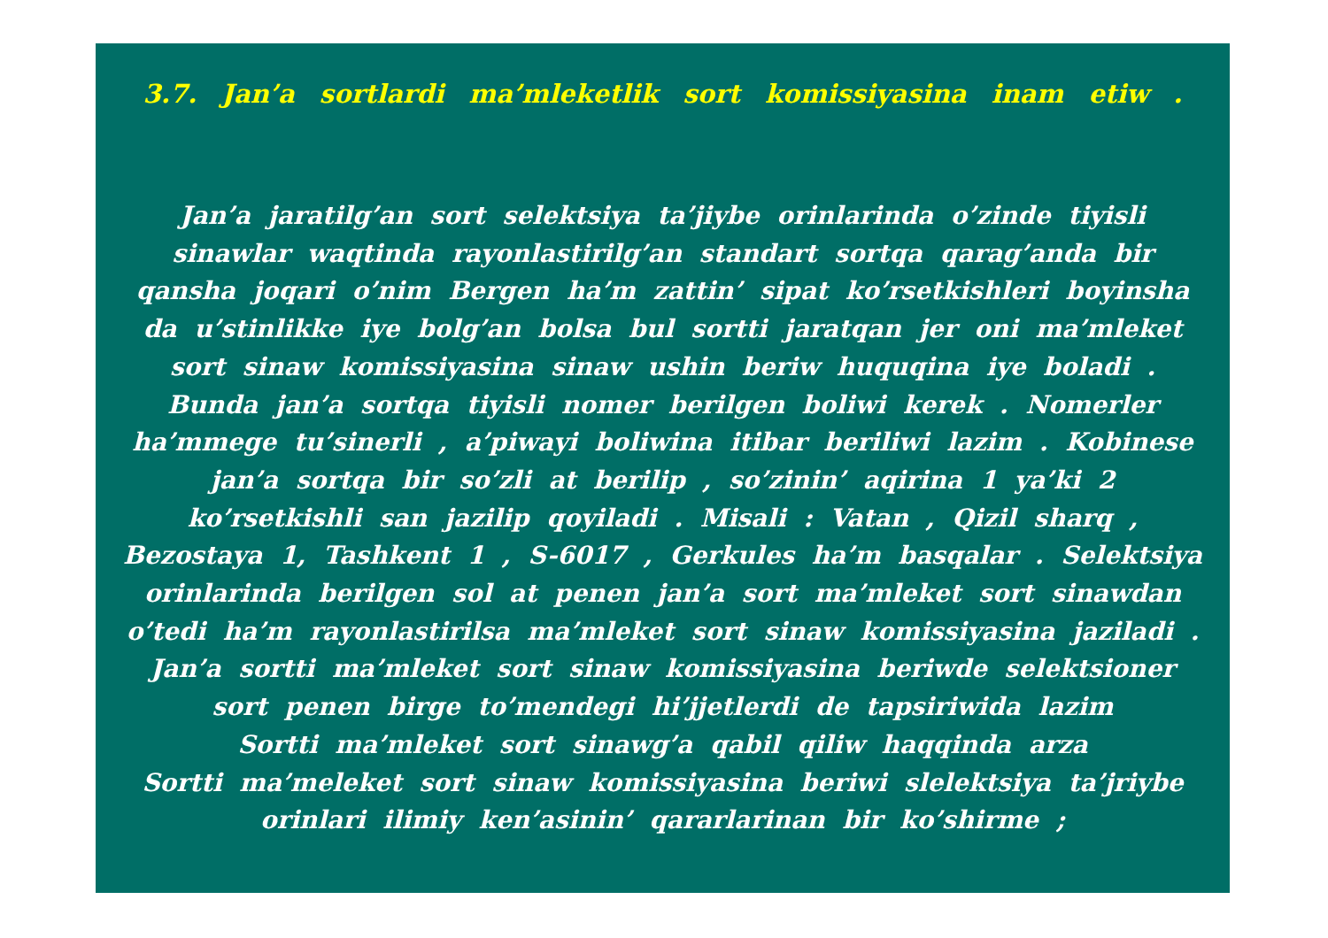3.7. Jan’a sortlardi ma’mleketlik sort komissiyasina inam etiw .
Jan’a jaratilg’an sort selektsiya ta’jiybe orinlarinda o’zinde tiyisli sinawlar waqtinda rayonlastirilg’an standart sortqa qarag’anda bir qansha joqari o’nim Bergen ha’m zattin’ sipat ko’rsetkishleri boyinsha da u’stinlikke iye bolg’an bolsa bul sortti jaratqan jer oni ma’mleket sort sinaw komissiyasina sinaw ushin beriw huquqina iye boladi . Bunda jan’a sortqa tiyisli nomer berilgen boliwi kerek . Nomerler ha’mmege tu’sinerli , a’piwayi boliwina itibar beriliwi lazim . Kobinese jan’a sortqa bir so’zli at berilip , so’zinin’ aqirina 1 ya’ki 2 ko’rsetkishli san jazilip qoyiladi . Misali : Vatan , Qizil sharq , Bezostaya 1, Tashkent 1 , S-6017 , Gerkules ha’m basqalar . Selektsiya orinlarinda berilgen sol at penen jan’a sort ma’mleket sort sinawdan o’tedi ha’m rayonlastirilsa ma’mleket sort sinaw komissiyasina jaziladi .
Jan’a sortti ma’mleket sort sinaw komissiyasina beriwde selektsioner sort penen birge to’mendegi hi’jjetlerdi de tapsiriwida lazim
Sortti ma’mleket sort sinawg’a qabil qiliw haqqinda arza
Sortti ma’meleket sort sinaw komissiyasina beriwi slelektsiya ta’jriybe orinlari ilimiy ken’asinin’ qararlarinan bir ko’shirme ;